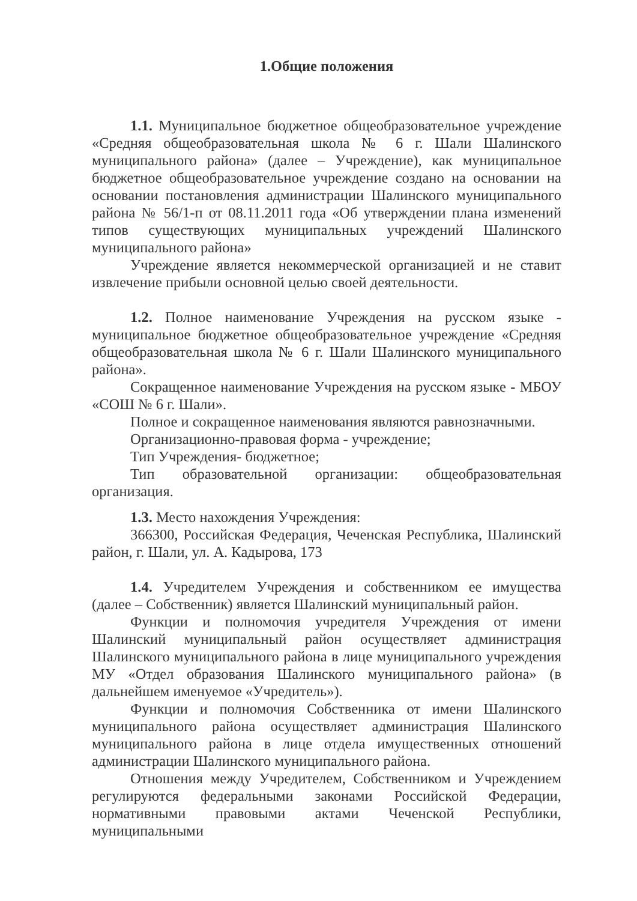1.Общие положения
1.1. Муниципальное бюджетное общеобразовательное учреждение «Средняя общеобразовательная школа № 6 г. Шали Шалинского муниципального района» (далее – Учреждение), как муниципальное бюджетное общеобразовательное учреждение создано на основании на основании постановления администрации Шалинского муниципального района № 56/1-п от 08.11.2011 года «Об утверждении плана изменений типов существующих муниципальных учреждений Шалинского муниципального района»
Учреждение является некоммерческой организацией и не ставит извлечение прибыли основной целью своей деятельности.
1.2. Полное наименование Учреждения на русском языке - муниципальное бюджетное общеобразовательное учреждение «Средняя общеобразовательная школа № 6 г. Шали Шалинского муниципального района».
Сокращенное наименование Учреждения на русском языке - МБОУ «СОШ № 6 г. Шали».
Полное и сокращенное наименования являются равнозначными.
Организационно-правовая форма - учреждение;
Тип Учреждения- бюджетное;
Тип образовательной организации: общеобразовательная организация.
1.3. Место нахождения Учреждения:
366300, Российская Федерация, Чеченская Республика, Шалинский район, г. Шали, ул. А. Кадырова, 173
1.4. Учредителем Учреждения и собственником ее имущества (далее – Собственник) является Шалинский муниципальный район.
Функции и полномочия учредителя Учреждения от имени Шалинский муниципальный район осуществляет администрация Шалинского муниципального района в лице муниципального учреждения МУ «Отдел образования Шалинского муниципального района» (в дальнейшем именуемое «Учредитель»).
Функции и полномочия Собственника от имени Шалинского муниципального района осуществляет администрация Шалинского муниципального района в лице отдела имущественных отношений администрации Шалинского муниципального района.
Отношения между Учредителем, Собственником и Учреждением регулируются федеральными законами Российской Федерации, нормативными правовыми актами Чеченской Республики, муниципальными